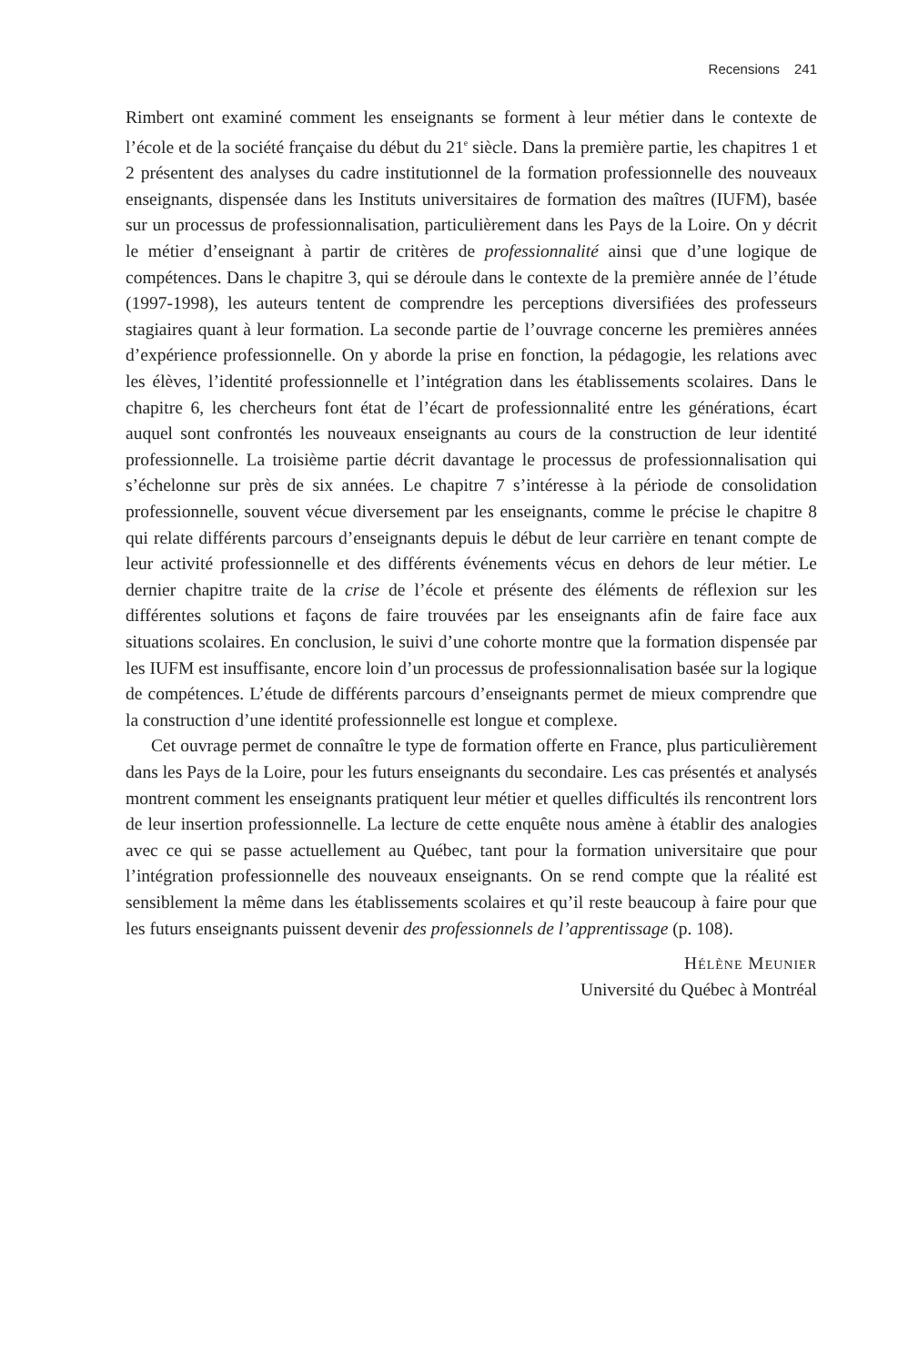Recensions 241
Rimbert ont examiné comment les enseignants se forment à leur métier dans le contexte de l’école et de la société française du début du 21<sup>e</sup> siècle. Dans la première partie, les chapitres 1 et 2 présentent des analyses du cadre institutionnel de la formation professionnelle des nouveaux enseignants, dispensée dans les Instituts universitaires de formation des maîtres (IUFM), basée sur un processus de professionnalisation, particulièrement dans les Pays de la Loire. On y décrit le métier d’enseignant à partir de critères de professionnalité ainsi que d’une logique de compétences. Dans le chapitre 3, qui se déroule dans le contexte de la première année de l’étude (1997-1998), les auteurs tentent de comprendre les perceptions diversifiées des professeurs stagiaires quant à leur formation. La seconde partie de l’ouvrage concerne les premières années d’expérience professionnelle. On y aborde la prise en fonction, la pédagogie, les relations avec les élèves, l’identité professionnelle et l’intégration dans les établissements scolaires. Dans le chapitre 6, les chercheurs font état de l’écart de professionnalité entre les générations, écart auquel sont confrontés les nouveaux enseignants au cours de la construction de leur identité professionnelle. La troisième partie décrit davantage le processus de professionnalisation qui s’échelonne sur près de six années. Le chapitre 7 s’intéresse à la période de consolidation professionnelle, souvent vécue diversement par les enseignants, comme le précise le chapitre 8 qui relate différents parcours d’enseignants depuis le début de leur carrière en tenant compte de leur activité professionnelle et des différents événements vécus en dehors de leur métier. Le dernier chapitre traite de la crise de l’école et présente des éléments de réflexion sur les différentes solutions et façons de faire trouvées par les enseignants afin de faire face aux situations scolaires. En conclusion, le suivi d’une cohorte montre que la formation dispensée par les IUFM est insuffisante, encore loin d’un processus de professionnalisation basée sur la logique de compétences. L’étude de différents parcours d’enseignants permet de mieux comprendre que la construction d’une identité professionnelle est longue et complexe.
Cet ouvrage permet de connaître le type de formation offerte en France, plus particulièrement dans les Pays de la Loire, pour les futurs enseignants du secondaire. Les cas présentés et analysés montrent comment les enseignants pratiquent leur métier et quelles difficultés ils rencontrent lors de leur insertion professionnelle. La lecture de cette enquête nous amène à établir des analogies avec ce qui se passe actuellement au Québec, tant pour la formation universitaire que pour l’intégration professionnelle des nouveaux enseignants. On se rend compte que la réalité est sensiblement la même dans les établissements scolaires et qu’il reste beaucoup à faire pour que les futurs enseignants puissent devenir des professionnels de l’apprentissage (p. 108).
Hélène Meunier
Université du Québec à Montréal